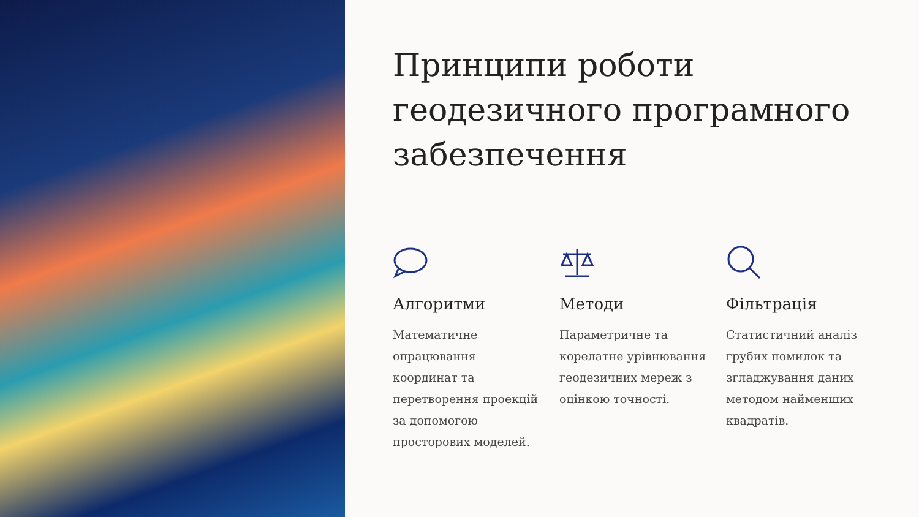Принципи роботи геодезичного програмного забезпечення
Алгоритми
Математичне опрацювання координат та перетворення проекцій за допомогою просторових моделей.
Методи
Параметричне та корелатне урівнювання геодезичних мереж з оцінкою точності.
Фільтрація
Статистичний аналіз грубих помилок та згладжування даних методом найменших квадратів.